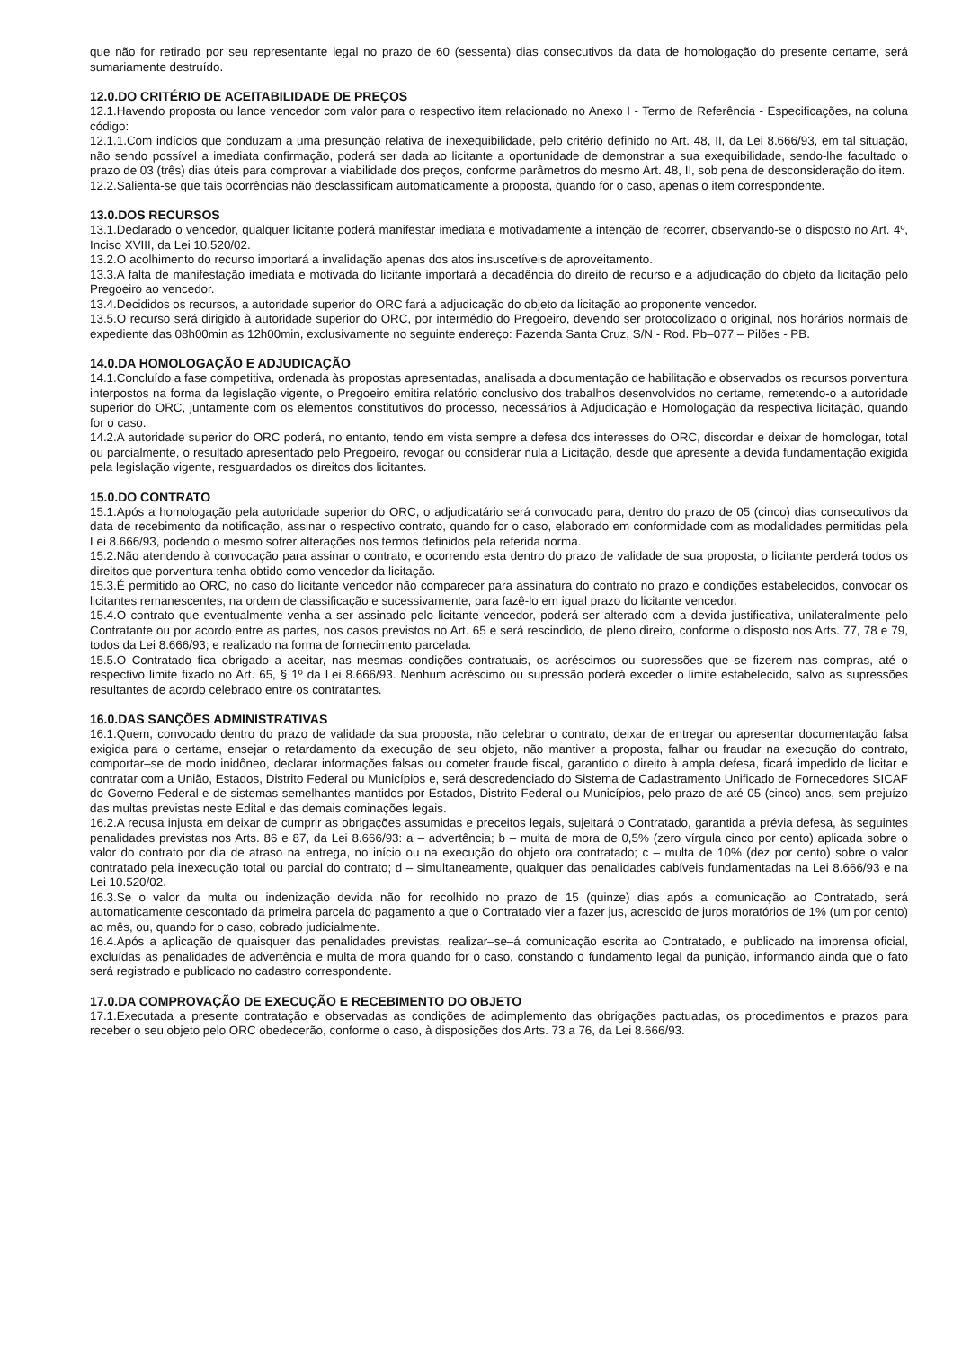que não for retirado por seu representante legal no prazo de 60 (sessenta) dias consecutivos da data de homologação do presente certame, será sumariamente destruído.
12.0.DO CRITÉRIO DE ACEITABILIDADE DE PREÇOS
12.1.Havendo proposta ou lance vencedor com valor para o respectivo item relacionado no Anexo I - Termo de Referência - Especificações, na coluna código:
12.1.1.Com indícios que conduzam a uma presunção relativa de inexequibilidade, pelo critério definido no Art. 48, II, da Lei 8.666/93, em tal situação, não sendo possível a imediata confirmação, poderá ser dada ao licitante a oportunidade de demonstrar a sua exequibilidade, sendo-lhe facultado o prazo de 03 (três) dias úteis para comprovar a viabilidade dos preços, conforme parâmetros do mesmo Art. 48, II, sob pena de desconsideração do item.
12.2.Salienta-se que tais ocorrências não desclassificam automaticamente a proposta, quando for o caso, apenas o item correspondente.
13.0.DOS RECURSOS
13.1.Declarado o vencedor, qualquer licitante poderá manifestar imediata e motivadamente a intenção de recorrer, observando-se o disposto no Art. 4º, Inciso XVIII, da Lei 10.520/02.
13.2.O acolhimento do recurso importará a invalidação apenas dos atos insuscetíveis de aproveitamento.
13.3.A falta de manifestação imediata e motivada do licitante importará a decadência do direito de recurso e a adjudicação do objeto da licitação pelo Pregoeiro ao vencedor.
13.4.Decididos os recursos, a autoridade superior do ORC fará a adjudicação do objeto da licitação ao proponente vencedor.
13.5.O recurso será dirigido à autoridade superior do ORC, por intermédio do Pregoeiro, devendo ser protocolizado o original, nos horários normais de expediente das 08h00min as 12h00min, exclusivamente no seguinte endereço: Fazenda Santa Cruz, S/N - Rod. Pb–077 – Pilões - PB.
14.0.DA HOMOLOGAÇÃO E ADJUDICAÇÃO
14.1.Concluído a fase competitiva, ordenada às propostas apresentadas, analisada a documentação de habilitação e observados os recursos porventura interpostos na forma da legislação vigente, o Pregoeiro emitira relatório conclusivo dos trabalhos desenvolvidos no certame, remetendo-o a autoridade superior do ORC, juntamente com os elementos constitutivos do processo, necessários à Adjudicação e Homologação da respectiva licitação, quando for o caso.
14.2.A autoridade superior do ORC poderá, no entanto, tendo em vista sempre a defesa dos interesses do ORC, discordar e deixar de homologar, total ou parcialmente, o resultado apresentado pelo Pregoeiro, revogar ou considerar nula a Licitação, desde que apresente a devida fundamentação exigida pela legislação vigente, resguardados os direitos dos licitantes.
15.0.DO CONTRATO
15.1.Após a homologação pela autoridade superior do ORC, o adjudicatário será convocado para, dentro do prazo de 05 (cinco) dias consecutivos da data de recebimento da notificação, assinar o respectivo contrato, quando for o caso, elaborado em conformidade com as modalidades permitidas pela Lei 8.666/93, podendo o mesmo sofrer alterações nos termos definidos pela referida norma.
15.2.Não atendendo à convocação para assinar o contrato, e ocorrendo esta dentro do prazo de validade de sua proposta, o licitante perderá todos os direitos que porventura tenha obtido como vencedor da licitação.
15.3.É permitido ao ORC, no caso do licitante vencedor não comparecer para assinatura do contrato no prazo e condições estabelecidos, convocar os licitantes remanescentes, na ordem de classificação e sucessivamente, para fazê-lo em igual prazo do licitante vencedor.
15.4.O contrato que eventualmente venha a ser assinado pelo licitante vencedor, poderá ser alterado com a devida justificativa, unilateralmente pelo Contratante ou por acordo entre as partes, nos casos previstos no Art. 65 e será rescindido, de pleno direito, conforme o disposto nos Arts. 77, 78 e 79, todos da Lei 8.666/93; e realizado na forma de fornecimento parcelada.
15.5.O Contratado fica obrigado a aceitar, nas mesmas condições contratuais, os acréscimos ou supressões que se fizerem nas compras, até o respectivo limite fixado no Art. 65, § 1º da Lei 8.666/93. Nenhum acréscimo ou supressão poderá exceder o limite estabelecido, salvo as supressões resultantes de acordo celebrado entre os contratantes.
16.0.DAS SANÇÕES ADMINISTRATIVAS
16.1.Quem, convocado dentro do prazo de validade da sua proposta, não celebrar o contrato, deixar de entregar ou apresentar documentação falsa exigida para o certame, ensejar o retardamento da execução de seu objeto, não mantiver a proposta, falhar ou fraudar na execução do contrato, comportar–se de modo inidôneo, declarar informações falsas ou cometer fraude fiscal, garantido o direito à ampla defesa, ficará impedido de licitar e contratar com a União, Estados, Distrito Federal ou Municípios e, será descredenciado do Sistema de Cadastramento Unificado de Fornecedores SICAF do Governo Federal e de sistemas semelhantes mantidos por Estados, Distrito Federal ou Municípios, pelo prazo de até 05 (cinco) anos, sem prejuízo das multas previstas neste Edital e das demais cominações legais.
16.2.A recusa injusta em deixar de cumprir as obrigações assumidas e preceitos legais, sujeitará o Contratado, garantida a prévia defesa, às seguintes penalidades previstas nos Arts. 86 e 87, da Lei 8.666/93: a – advertência; b – multa de mora de 0,5% (zero vírgula cinco por cento) aplicada sobre o valor do contrato por dia de atraso na entrega, no início ou na execução do objeto ora contratado; c – multa de 10% (dez por cento) sobre o valor contratado pela inexecução total ou parcial do contrato; d – simultaneamente, qualquer das penalidades cabíveis fundamentadas na Lei 8.666/93 e na Lei 10.520/02.
16.3.Se o valor da multa ou indenização devida não for recolhido no prazo de 15 (quinze) dias após a comunicação ao Contratado, será automaticamente descontado da primeira parcela do pagamento a que o Contratado vier a fazer jus, acrescido de juros moratórios de 1% (um por cento) ao mês, ou, quando for o caso, cobrado judicialmente.
16.4.Após a aplicação de quaisquer das penalidades previstas, realizar–se–á comunicação escrita ao Contratado, e publicado na imprensa oficial, excluídas as penalidades de advertência e multa de mora quando for o caso, constando o fundamento legal da punição, informando ainda que o fato será registrado e publicado no cadastro correspondente.
17.0.DA COMPROVAÇÃO DE EXECUÇÃO E RECEBIMENTO DO OBJETO
17.1.Executada a presente contratação e observadas as condições de adimplemento das obrigações pactuadas, os procedimentos e prazos para receber o seu objeto pelo ORC obedecerão, conforme o caso, à disposições dos Arts. 73 a 76, da Lei 8.666/93.